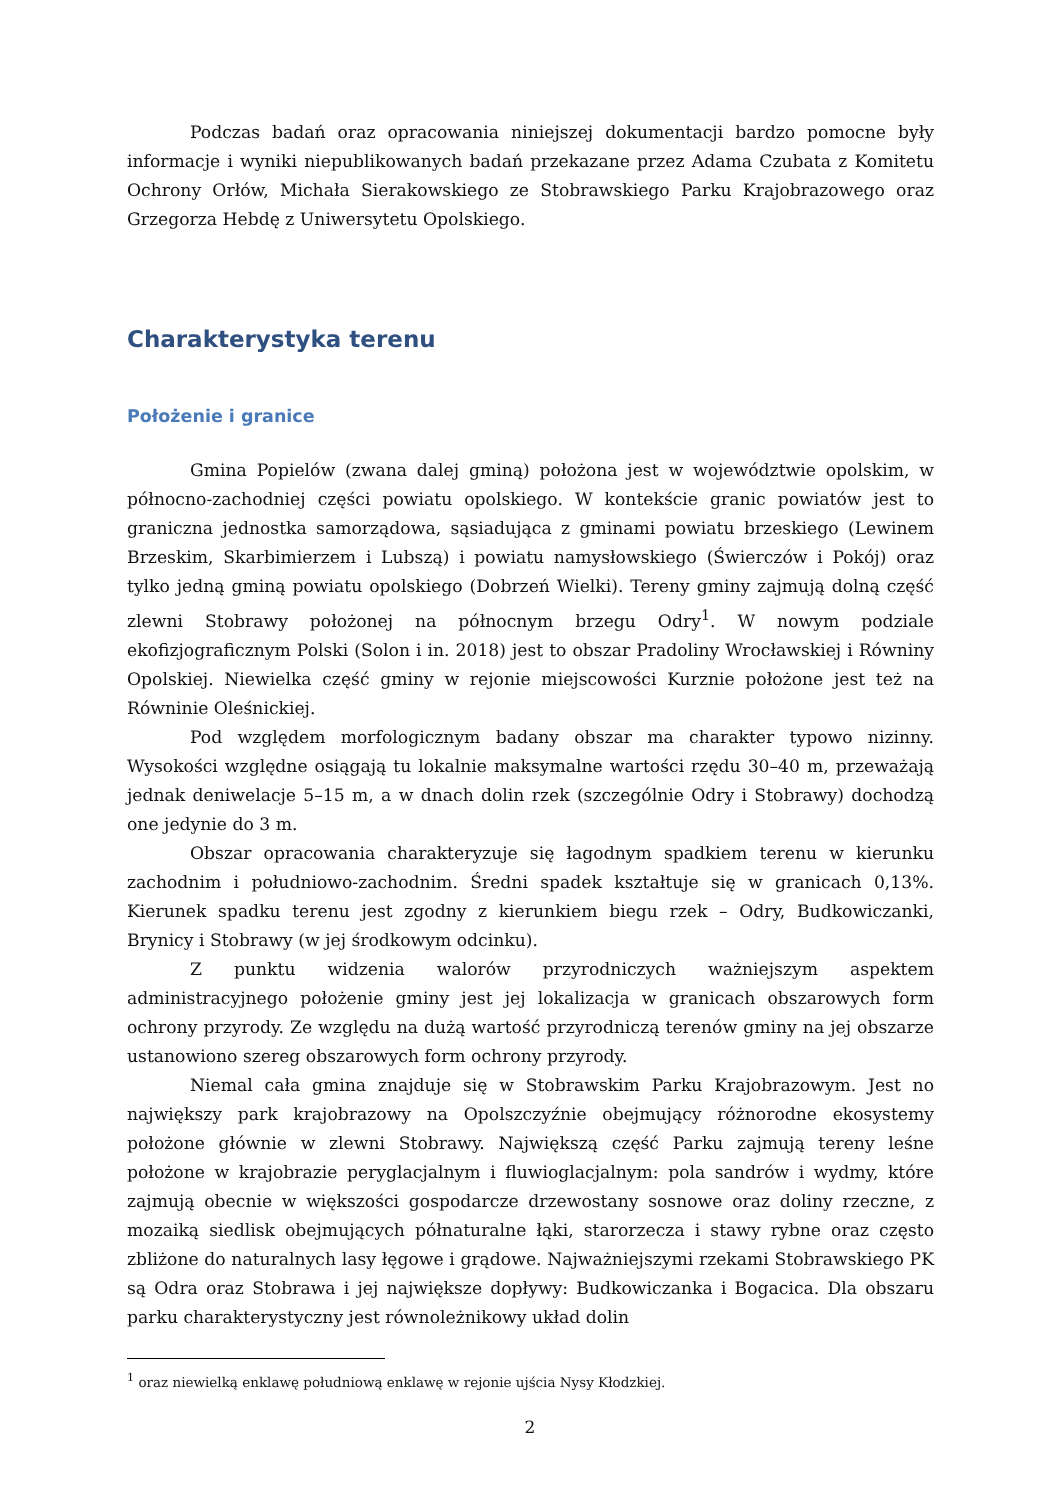Podczas badań oraz opracowania niniejszej dokumentacji bardzo pomocne były informacje i wyniki niepublikowanych badań przekazane przez Adama Czubata z Komitetu Ochrony Orłów, Michała Sierakowskiego ze Stobrawskiego Parku Krajobrazowego oraz Grzegorza Hebdę z Uniwersytetu Opolskiego.
Charakterystyka terenu
Położenie i granice
Gmina Popielów (zwana dalej gminą) położona jest w województwie opolskim, w północno-zachodniej części powiatu opolskiego. W kontekście granic powiatów jest to graniczna jednostka samorządowa, sąsiadująca z gminami powiatu brzeskiego (Lewinem Brzeskim, Skarbimierzem i Lubszą) i powiatu namysłowskiego (Świerczów i Pokój) oraz tylko jedną gminą powiatu opolskiego (Dobrzeń Wielki). Tereny gminy zajmują dolną część zlewni Stobrawy położonej na północnym brzegu Odry<sup>1</sup>. W nowym podziale ekofizjograficznym Polski (Solon i in. 2018) jest to obszar Pradoliny Wrocławskiej i Równiny Opolskiej. Niewielka część gminy w rejonie miejscowości Kurznie położone jest też na Równinie Oleśnickiej.
Pod względem morfologicznym badany obszar ma charakter typowo nizinny. Wysokości względne osiągają tu lokalnie maksymalne wartości rzędu 30–40 m, przeważają jednak deniwelacje 5–15 m, a w dnach dolin rzek (szczególnie Odry i Stobrawy) dochodzą one jedynie do 3 m.
Obszar opracowania charakteryzuje się łagodnym spadkiem terenu w kierunku zachodnim i południowo-zachodnim. Średni spadek kształtuje się w granicach 0,13%. Kierunek spadku terenu jest zgodny z kierunkiem biegu rzek – Odry, Budkowiczanki, Brynicy i Stobrawy (w jej środkowym odcinku).
Z punktu widzenia walorów przyrodniczych ważniejszym aspektem administracyjnego położenie gminy jest jej lokalizacja w granicach obszarowych form ochrony przyrody. Ze względu na dużą wartość przyrodniczą terenów gminy na jej obszarze ustanowiono szereg obszarowych form ochrony przyrody.
Niemal cała gmina znajduje się w Stobrawskim Parku Krajobrazowym. Jest no największy park krajobrazowy na Opolszczyźnie obejmujący różnorodne ekosystemy położone głównie w zlewni Stobrawy. Największą część Parku zajmują tereny leśne położone w krajobrazie peryglacjalnym i fluwioglacjalnym: pola sandrów i wydmy, które zajmują obecnie w większości gospodarcze drzewostany sosnowe oraz doliny rzeczne, z mozaiką siedlisk obejmujących półnaturalne łąki, starorzecza i stawy rybne oraz często zbliżone do naturalnych lasy łęgowe i grądowe. Najważniejszymi rzekami Stobrawskiego PK są Odra oraz Stobrawa i jej największe dopływy: Budkowiczanka i Bogacica. Dla obszaru parku charakterystyczny jest równoleżnikowy układ dolin
<sup>1</sup> oraz niewielką enklawę południową enklawę w rejonie ujścia Nysy Kłodzkiej.
2